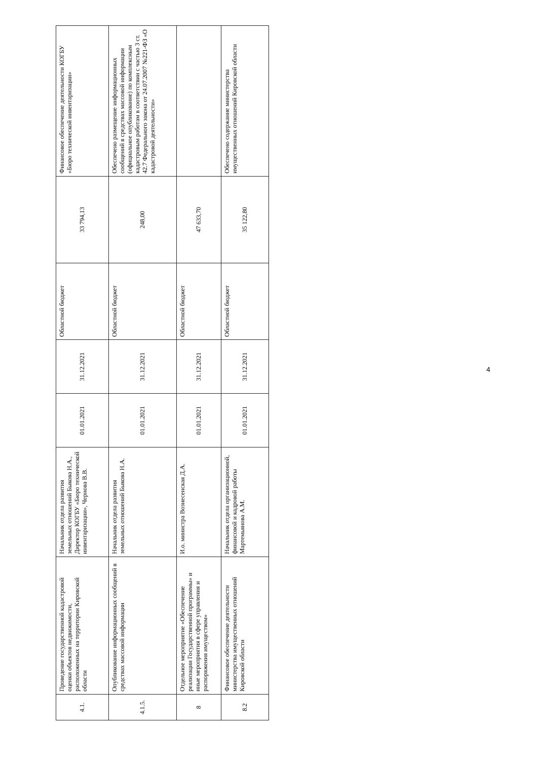| 4.1. | Проведение государственной кадастровой оценки объектов недвижимости, расположенных на территории Кировской области | Начальник отдела развития земельных отношений Быкова Н.А., Директор КОГБУ «Бюро технической инвентаризации», Чернова В.В. | 01.01.2021 | 31.12.2021 | Областной бюджет | 33 794,13 | Финансовое обеспечение деятельности КОГБУ «Бюро технической инвентаризации» |
| 4.1.5. | Опубликование информационных сообщений в средствах массовой информации | Начальник отдела развития земельных отношений Быкова Н.А. | 01.01.2021 | 31.12.2021 | Областной бюджет | 248,00 | Обеспечено размещение информационных сообщений в средствах массовой информации (официальное опубликование) по комплексным кадастровым работам в соответствии с частью 3 ст. 42.7 Федерального закона от 24.07.2007 №221-ФЗ «О кадастровой деятельности» |
| 8 | Отдельное мероприятие «Обеспечение реализации Государственной программы» и иные мероприятия в сфере управления и распоряжения имуществом» | И.о. министра Вознесенская Д.А. | 01.01.2021 | 31.12.2021 | Областной бюджет | 47 633,70 | |
| 8.2 | Финансовое обеспечение деятельности министерства имущественных отношений Кировской области | Начальник отдела организационной, финансовой и кадровой работы Мартемьянова А.М. | 01.01.2021 | 31.12.2021 | Областной бюджет | 35 122,80 | Обеспечено содержание министерства имущественных отношений Кировской области |
4